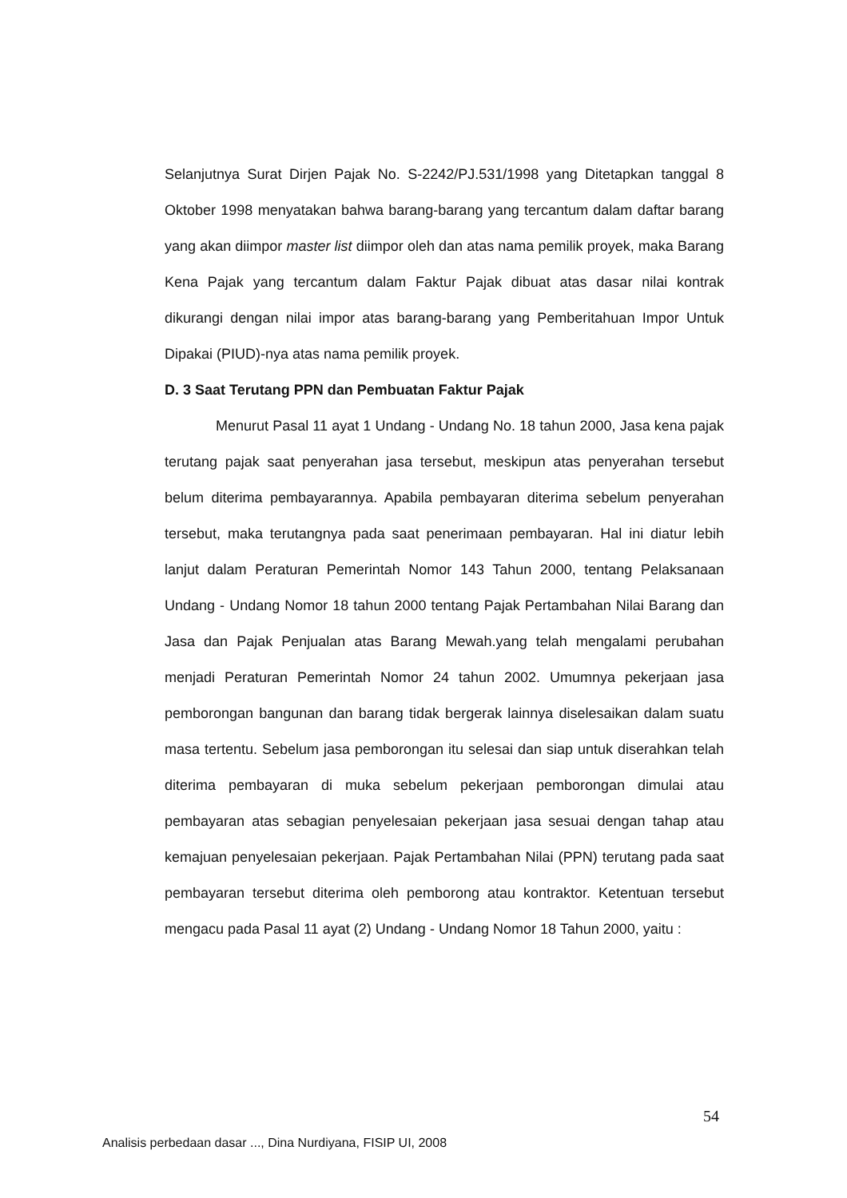Selanjutnya Surat Dirjen Pajak No. S-2242/PJ.531/1998 yang Ditetapkan tanggal 8 Oktober 1998 menyatakan bahwa barang-barang yang tercantum dalam daftar barang yang akan diimpor master list diimpor oleh dan atas nama pemilik proyek, maka Barang Kena Pajak yang tercantum dalam Faktur Pajak dibuat atas dasar nilai kontrak dikurangi dengan nilai impor atas barang-barang yang Pemberitahuan Impor Untuk Dipakai (PIUD)-nya atas nama pemilik proyek.
D. 3 Saat Terutang PPN dan Pembuatan Faktur Pajak
Menurut Pasal 11 ayat 1 Undang - Undang No. 18 tahun 2000, Jasa kena pajak terutang pajak saat penyerahan jasa tersebut, meskipun atas penyerahan tersebut belum diterima pembayarannya. Apabila pembayaran diterima sebelum penyerahan tersebut, maka terutangnya pada saat penerimaan pembayaran. Hal ini diatur lebih lanjut dalam Peraturan Pemerintah Nomor 143 Tahun 2000, tentang Pelaksanaan Undang - Undang Nomor 18 tahun 2000 tentang Pajak Pertambahan Nilai Barang dan Jasa dan Pajak Penjualan atas Barang Mewah.yang telah mengalami perubahan menjadi Peraturan Pemerintah Nomor 24 tahun 2002. Umumnya pekerjaan jasa pemborongan bangunan dan barang tidak bergerak lainnya diselesaikan dalam suatu masa tertentu. Sebelum jasa pemborongan itu selesai dan siap untuk diserahkan telah diterima pembayaran di muka sebelum pekerjaan pemborongan dimulai atau pembayaran atas sebagian penyelesaian pekerjaan jasa sesuai dengan tahap atau kemajuan penyelesaian pekerjaan. Pajak Pertambahan Nilai (PPN) terutang pada saat pembayaran tersebut diterima oleh pemborong atau kontraktor. Ketentuan tersebut mengacu pada Pasal 11 ayat (2) Undang - Undang Nomor 18 Tahun 2000, yaitu :
54
Analisis perbedaan dasar ..., Dina Nurdiyana, FISIP UI, 2008